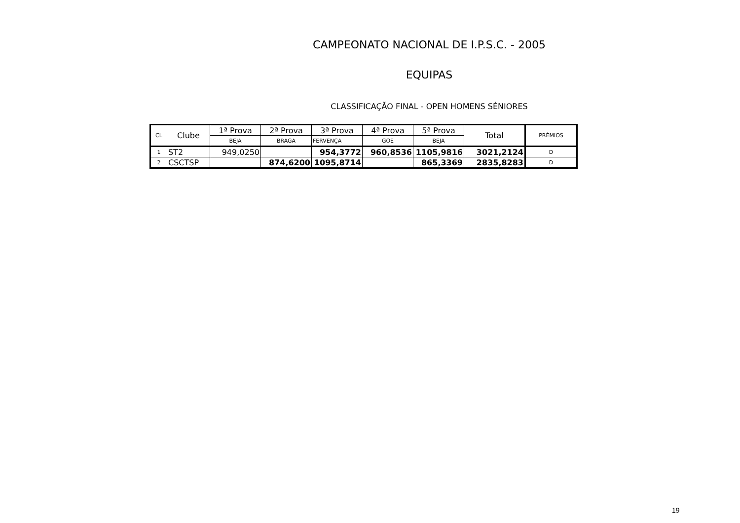CAMPEONATO NACIONAL DE I.P.S.C. - 2005
EQUIPAS
CLASSIFICAÇÃO FINAL - OPEN HOMENS SÉNIORES
| CL | Clube | 1ª Prova | 2ª Prova | 3ª Prova | 4ª Prova | 5ª Prova | Total | PRÉMIOS |
| --- | --- | --- | --- | --- | --- | --- | --- | --- |
| | | BEJA | BRAGA | FERVENÇA | GOE | BEJA | | |
| 1 | ST2 | 949,0250 | | 954,3772 | 960,8536 | 1105,9816 | 3021,2124 | D |
| 2 | CSCTSP | | 874,6200 | 1095,8714 | | 865,3369 | 2835,8283 | D |
19